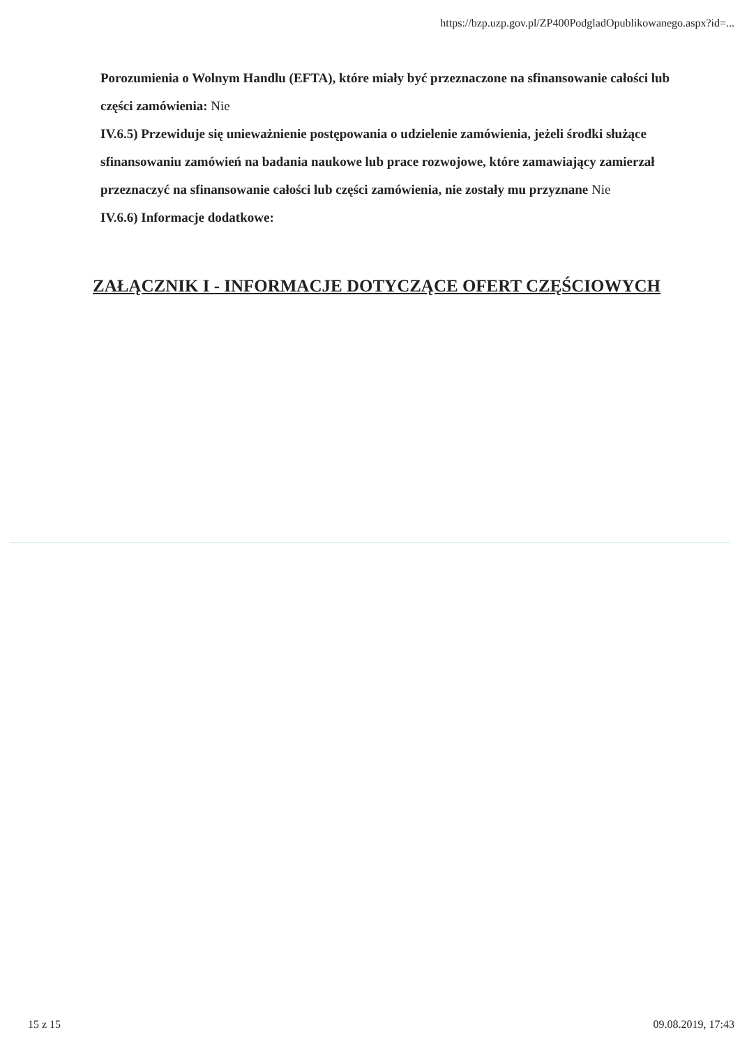https://bzp.uzp.gov.pl/ZP400PodgladOpublikowanego.aspx?id=...
Porozumienia o Wolnym Handlu (EFTA), które miały być przeznaczone na sfinansowanie całości lub części zamówienia: Nie
IV.6.5) Przewiduje się unieważnienie postępowania o udzielenie zamówienia, jeżeli środki służące sfinansowaniu zamówień na badania naukowe lub prace rozwojowe, które zamawiający zamierzał przeznaczyć na sfinansowanie całości lub części zamówienia, nie zostały mu przyznane Nie
IV.6.6) Informacje dodatkowe:
ZAŁĄCZNIK I - INFORMACJE DOTYCZĄCE OFERT CZĘŚCIOWYCH
15 z 15 09.08.2019, 17:43